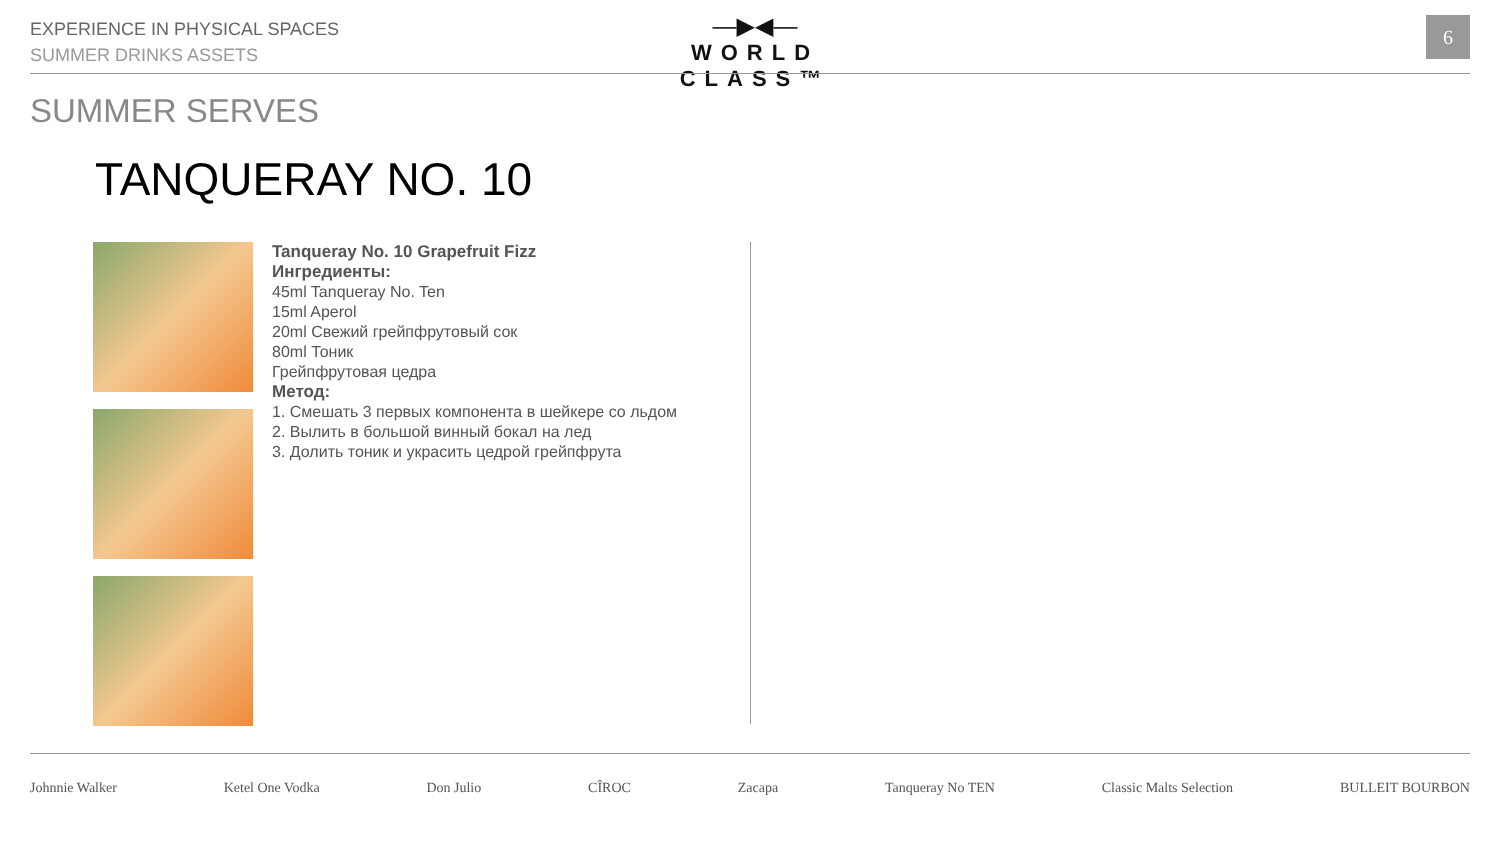EXPERIENCE IN PHYSICAL SPACES
SUMMER DRINKS ASSETS
—▶◀—
WORLD CLASS™
6
SUMMER SERVES
TANQUERAY NO. 10
Tanqueray No. 10 Grapefruit Fizz
Ингредиенты:
45ml Tanqueray No. Ten
15ml Aperol
20ml Свежий грейпфрутовый сок
80ml Тоник
Грейпфрутовая цедра
Метод:
1. Смешать 3 первых компонента в шейкере со льдом
2. Вылить в большой винный бокал на лед
3. Долить тоник и украсить цедрой грейпфрута
Johnnie Walker Ketel One Vodka Don Julio CÎROC Zacapa Tanqueray No TEN Classic Malts Selection BULLEIT BOURBON